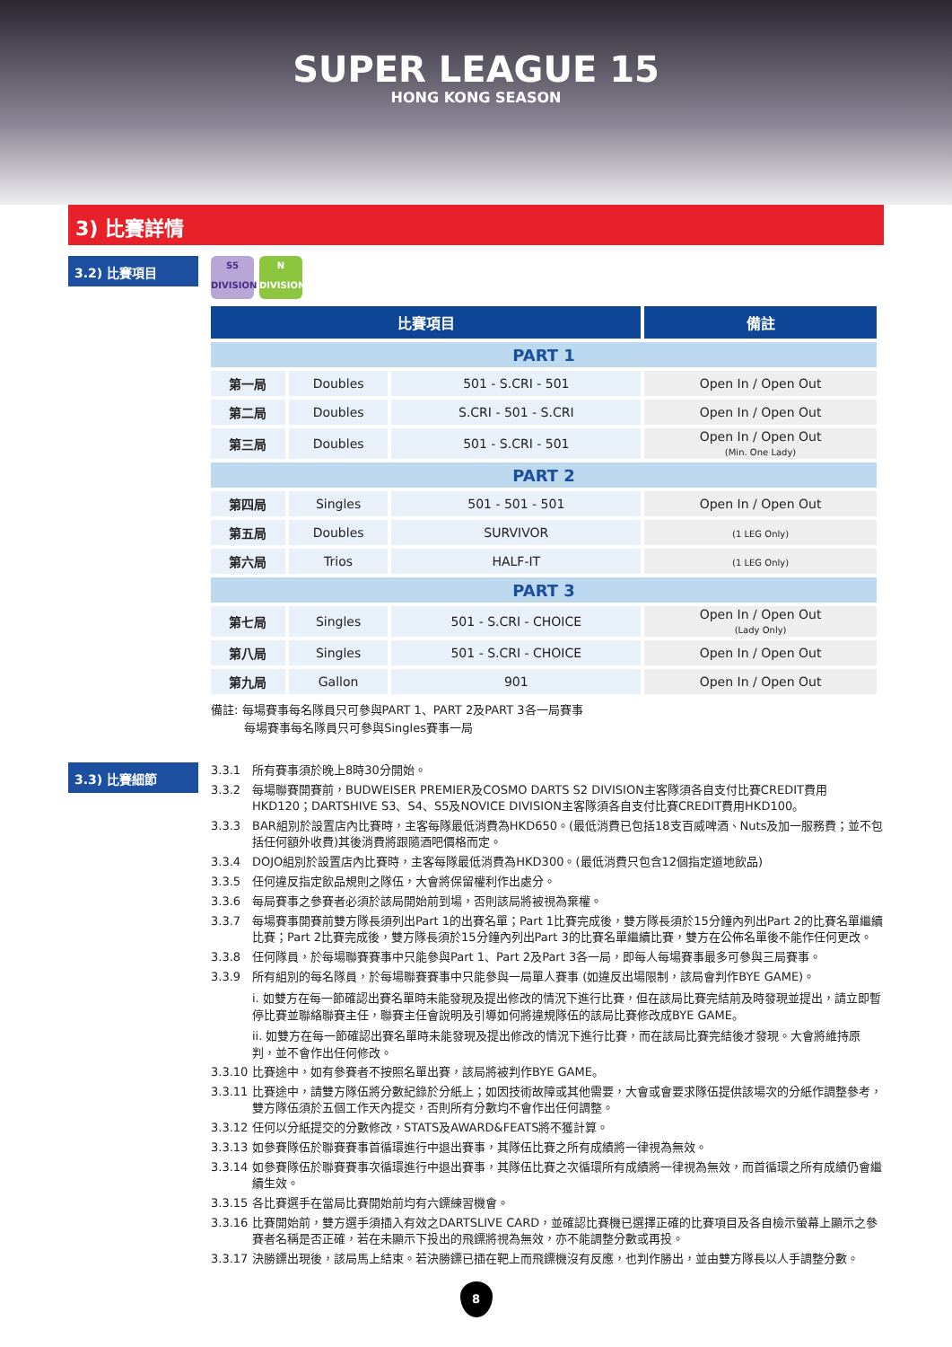SUPER LEAGUE 15
HONG KONG SEASON
3) 比賽詳情
3.2) 比賽項目
S5
DIVISION N
DIVISION
| 比賽項目 | | | 備註 |
| --- | --- | --- | --- |
| PART 1 | | | |
| 第一局 | Doubles | 501 - S.CRI - 501 | Open In / Open Out |
| 第二局 | Doubles | S.CRI - 501 - S.CRI | Open In / Open Out |
| 第三局 | Doubles | 501 - S.CRI - 501 | Open In / Open Out (Min. One Lady) |
| PART 2 | | | |
| 第四局 | Singles | 501 - 501 - 501 | Open In / Open Out |
| 第五局 | Doubles | SURVIVOR | (1 LEG Only) |
| 第六局 | Trios | HALF-IT | (1 LEG Only) |
| PART 3 | | | |
| 第七局 | Singles | 501 - S.CRI - CHOICE | Open In / Open Out (Lady Only) |
| 第八局 | Singles | 501 - S.CRI - CHOICE | Open In / Open Out |
| 第九局 | Gallon | 901 | Open In / Open Out |
備註: 每場賽事每名隊員只可參與PART 1、PART 2及PART 3各一局賽事
每場賽事每名隊員只可參與Singles賽事一局
3.3) 比賽細節
3.3.1 所有賽事須於晚上8時30分開始。
3.3.2 每場聯賽開賽前，BUDWEISER PREMIER及COSMO DARTS S2 DIVISION主客隊須各自支付比賽CREDIT費用HKD120；DARTSHIVE S3、S4、S5及NOVICE DIVISION主客隊須各自支付比賽CREDIT費用HKD100。
3.3.3 BAR組別於設置店內比賽時，主客每隊最低消費為HKD650。(最低消費已包括18支百威啤酒、Nuts及加一服務費；並不包括任何額外收費)其後消費將跟隨酒吧價格而定。
3.3.4 DOJO組別於設置店內比賽時，主客每隊最低消費為HKD300。(最低消費只包含12個指定道地飲品)
3.3.5 任何違反指定飲品規則之隊伍，大會將保留權利作出處分。
3.3.6 每局賽事之參賽者必須於該局開始前到場，否則該局將被視為棄權。
3.3.7 每場賽事開賽前雙方隊長須列出Part 1的出賽名單；Part 1比賽完成後，雙方隊長須於15分鐘內列出Part 2的比賽名單繼續比賽；Part 2比賽完成後，雙方隊長須於15分鐘內列出Part 3的比賽名單繼續比賽，雙方在公佈名單後不能作任何更改。
3.3.8 任何隊員，於每場聯賽賽事中只能參與Part 1、Part 2及Part 3各一局，即每人每場賽事最多可參與三局賽事。
3.3.9 所有組別的每名隊員，於每場聯賽賽事中只能參與一局單人賽事 (如違反出場限制，該局會判作BYE GAME)。
i. 如雙方在每一節確認出賽名單時未能發現及提出修改的情況下進行比賽，但在該局比賽完結前及時發現並提出，請立即暫停比賽並聯絡聯賽主任，聯賽主任會說明及引導如何將違規隊伍的該局比賽修改成BYE GAME。
ii. 如雙方在每一節確認出賽名單時未能發現及提出修改的情況下進行比賽，而在該局比賽完結後才發現。大會將維持原判，並不會作出任何修改。
3.3.10 比賽途中，如有參賽者不按照名單出賽，該局將被判作BYE GAME。
3.3.11 比賽途中，請雙方隊伍將分數紀錄於分紙上；如因技術故障或其他需要，大會或會要求隊伍提供該場次的分紙作調整參考，雙方隊伍須於五個工作天內提交，否則所有分數均不會作出任何調整。
3.3.12 任何以分紙提交的分數修改，STATS及AWARD&FEATS將不獲計算。
3.3.13 如參賽隊伍於聯賽賽事首循環進行中退出賽事，其隊伍比賽之所有成績將一律視為無效。
3.3.14 如參賽隊伍於聯賽賽事次循環進行中退出賽事，其隊伍比賽之次循環所有成績將一律視為無效，而首循環之所有成績仍會繼續生效。
3.3.15 各比賽選手在當局比賽開始前均有六鏢練習機會。
3.3.16 比賽開始前，雙方選手須插入有效之DARTSLIVE CARD，並確認比賽機已選擇正確的比賽項目及各自檢示螢幕上顯示之參賽者名稱是否正確，若在未顯示下投出的飛鏢將視為無效，亦不能調整分數或再投。
3.3.17 決勝鏢出現後，該局馬上結束。若決勝鏢已插在靶上而飛鏢機沒有反應，也判作勝出，並由雙方隊長以人手調整分數。
8